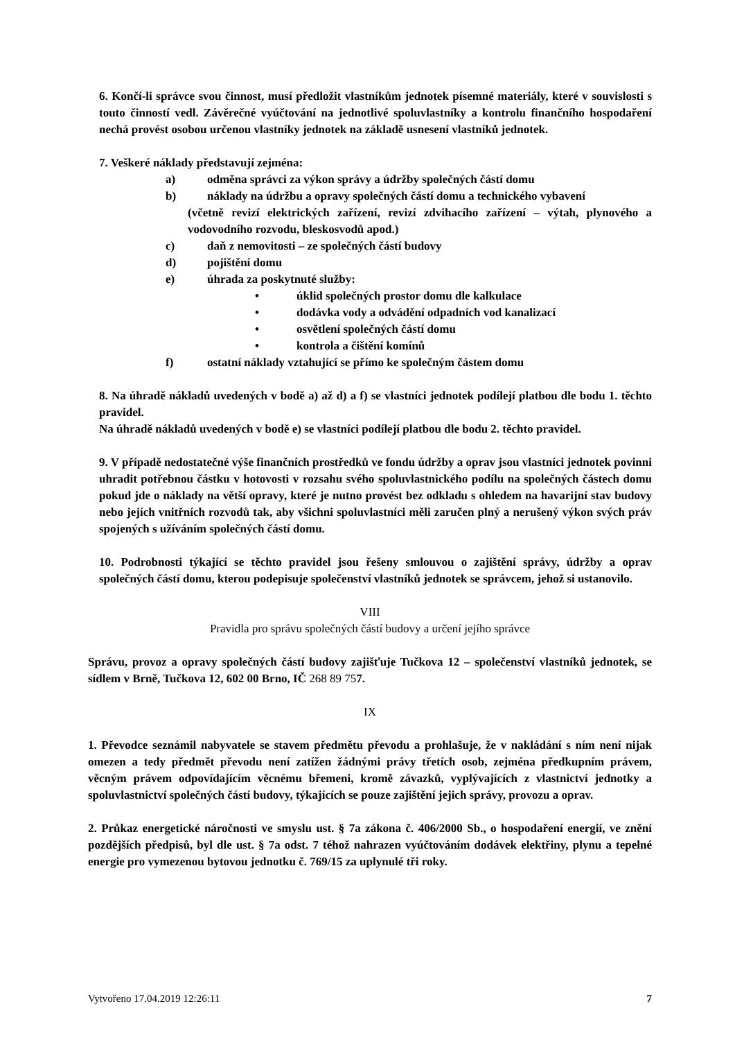6. Končí-li správce svou činnost, musí předložit vlastníkům jednotek písemné materiály, které v souvislosti s touto činností vedl. Závěrečné vyúčtování na jednotlivé spoluvlastníky a kontrolu finančního hospodaření nechá provést osobou určenou vlastníky jednotek na základě usnesení vlastníků jednotek.
7. Veškeré náklady představují zejména:
a) odměna správci za výkon správy a údržby společných částí domu
b) náklady na údržbu a opravy společných částí domu a technického vybavení
(včetně revizí elektrických zařízení, revizí zdvihacího zařízení – výtah, plynového a vodovodního rozvodu, bleskosvodů apod.)
c) daň z nemovitosti – ze společných částí budovy
d) pojištění domu
e) úhrada za poskytnuté služby:
• úklid společných prostor domu dle kalkulace
• dodávka vody a odvádění odpadních vod kanalizací
• osvětlení společných částí domu
• kontrola a čištění komínů
f) ostatní náklady vztahující se přímo ke společným částem domu
8. Na úhradě nákladů uvedených v bodě a) až d) a f) se vlastníci jednotek podílejí platbou dle bodu 1. těchto pravidel.
Na úhradě nákladů uvedených v bodě e) se vlastníci podílejí platbou dle bodu 2. těchto pravidel.
9. V případě nedostatečné výše finančních prostředků ve fondu údržby a oprav jsou vlastníci jednotek povinni uhradit potřebnou částku v hotovosti v rozsahu svého spoluvlastnického podílu na společných částech domu pokud jde o náklady na větší opravy, které je nutno provést bez odkladu s ohledem na havarijní stav budovy nebo jejích vnitřních rozvodů tak, aby všichni spoluvlastníci měli zaručen plný a nerušený výkon svých práv spojených s užíváním společných částí domu.
10. Podrobnosti týkající se těchto pravidel jsou řešeny smlouvou o zajištění správy, údržby a oprav společných částí domu, kterou podepisuje společenství vlastníků jednotek se správcem, jehož si ustanovilo.
VIII
Pravidla pro správu společných částí budovy a určení jejího správce
Správu, provoz a opravy společných částí budovy zajišťuje Tučkova 12 – společenství vlastníků jednotek, se sídlem v Brně, Tučkova 12, 602 00 Brno, IČ 268 89 757.
IX
1. Převodce seznámil nabyvatele se stavem předmětu převodu a prohlašuje, že v nakládání s ním není nijak omezen a tedy předmět převodu není zatížen žádnými právy třetích osob, zejména předkupním právem, věcným právem odpovídajícím věcnému břemeni, kromě závazků, vyplývajících z vlastnictví jednotky a spoluvlastnictví společných částí budovy, týkajících se pouze zajištění jejich správy, provozu a oprav.
2. Průkaz energetické náročnosti ve smyslu ust. § 7a zákona č. 406/2000 Sb., o hospodaření energií, ve znění pozdějších předpisů, byl dle ust. § 7a odst. 7 téhož nahrazen vyúčtováním dodávek elektřiny, plynu a tepelné energie pro vymezenou bytovou jednotku č. 769/15 za uplynulé tři roky.
Vytvořeno 17.04.2019 12:26:11 7